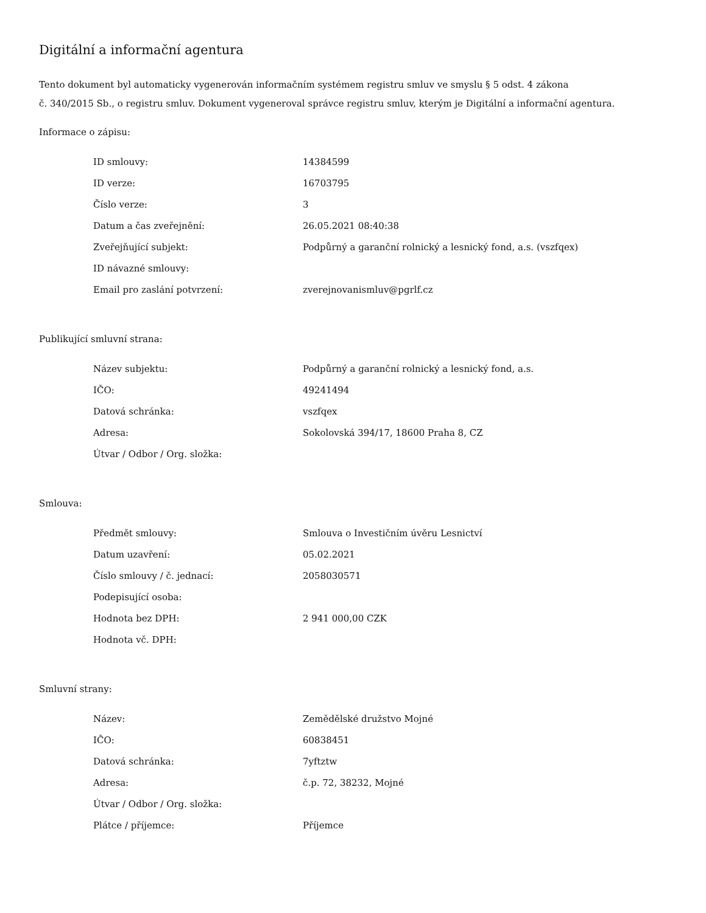Digitální a informační agentura
Tento dokument byl automaticky vygenerován informačním systémem registru smluv ve smyslu § 5 odst. 4 zákona
č. 340/2015 Sb., o registru smluv. Dokument vygeneroval správce registru smluv, kterým je Digitální a informační agentura.
Informace o zápisu:
| ID smlouvy: | 14384599 |
| ID verze: | 16703795 |
| Číslo verze: | 3 |
| Datum a čas zveřejnění: | 26.05.2021 08:40:38 |
| Zveřejňující subjekt: | Podpůrný a garanční rolnický a lesnický fond, a.s. (vszfqex) |
| ID návazné smlouvy: | |
| Email pro zaslání potvrzení: | zverejnovanismluv@pgrlf.cz |
Publikující smluvní strana:
| Název subjektu: | Podpůrný a garanční rolnický a lesnický fond, a.s. |
| IČO: | 49241494 |
| Datová schránka: | vszfqex |
| Adresa: | Sokolovská 394/17, 18600 Praha 8, CZ |
| Útvar / Odbor / Org. složka: | |
Smlouva:
| Předmět smlouvy: | Smlouva o Investičním úvěru Lesnictví |
| Datum uzavření: | 05.02.2021 |
| Číslo smlouvy / č. jednací: | 2058030571 |
| Podepisující osoba: | |
| Hodnota bez DPH: | 2 941 000,00 CZK |
| Hodnota vč. DPH: | |
Smluvní strany:
| Název: | Zemědělské družstvo Mojné |
| IČO: | 60838451 |
| Datová schránka: | 7yftztw |
| Adresa: | č.p. 72, 38232, Mojné |
| Útvar / Odbor / Org. složka: | |
| Plátce / příjemce: | Příjemce |